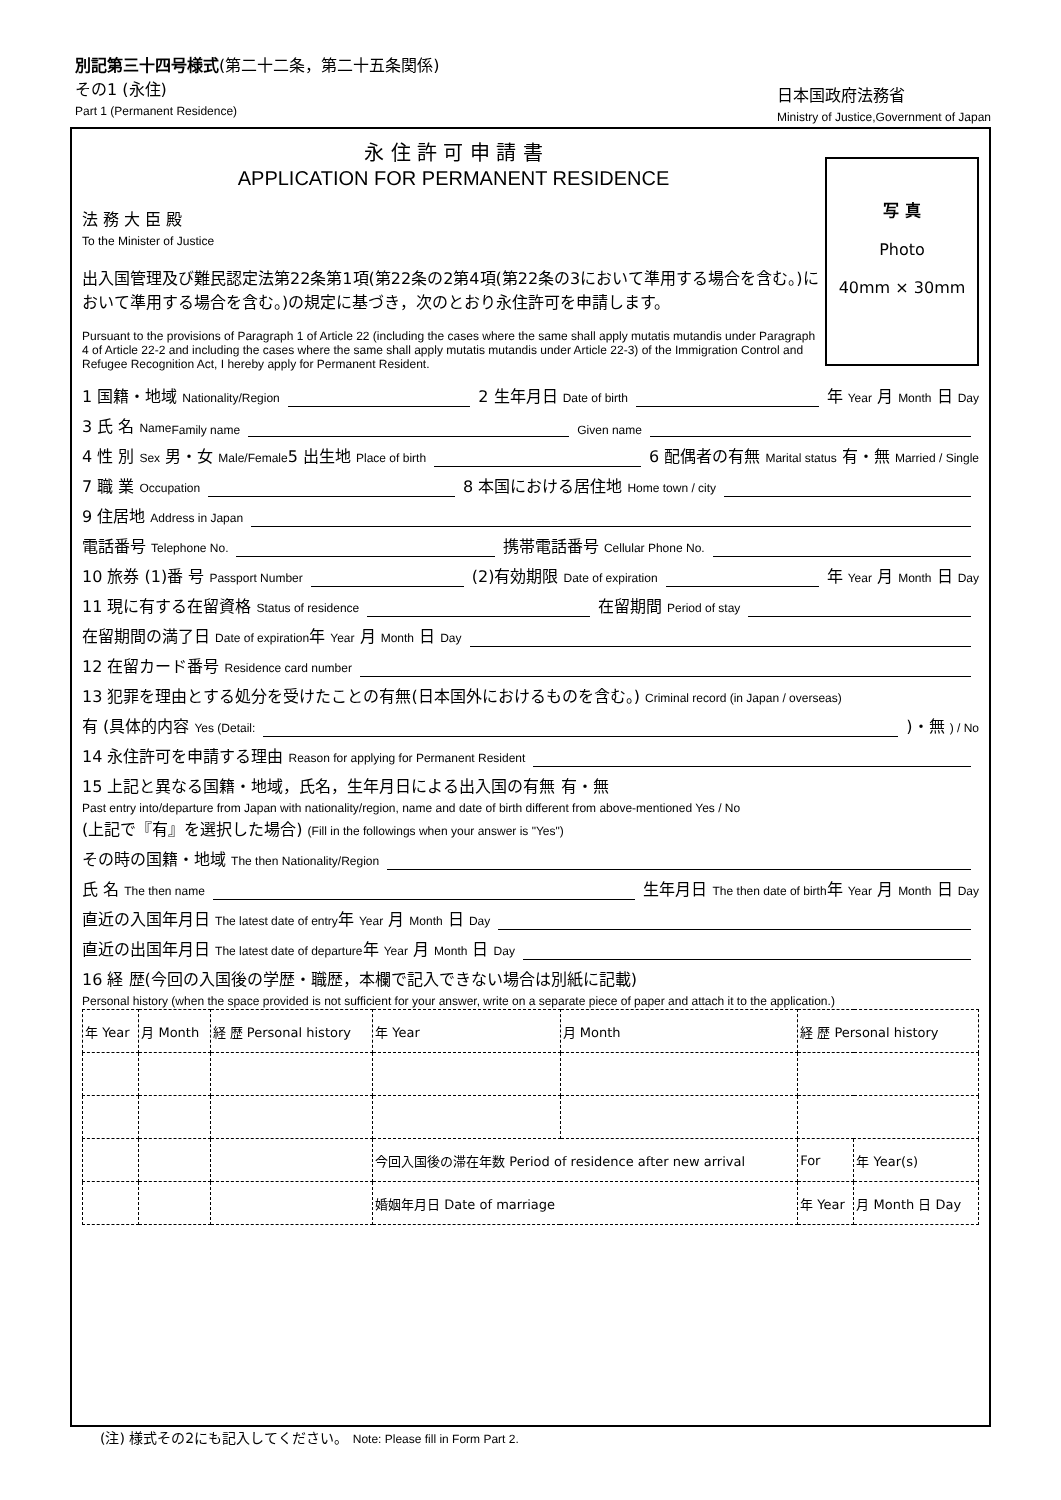別記第三十四号様式(第二十二条，第二十五条関係)
その1 (永住)
Part 1 (Permanent Residence)
日本国政府法務省
Ministry of Justice,Government of Japan
写 真
Photo
40mm × 30mm
永 住 許 可 申 請 書
APPLICATION FOR PERMANENT RESIDENCE
法 務 大 臣 殿
To the Minister of Justice
出入国管理及び難民認定法第22条第1項(第22条の2第4項(第22条の3において準用する場合を含む。)において準用する場合を含む。)の規定に基づき，次のとおり永住許可を申請します。
Pursuant to the provisions of Paragraph 1 of Article 22 (including the cases where the same shall apply mutatis mutandis under Paragraph 4 of Article 22-2 and including the cases where the same shall apply mutatis mutandis under Article 22-3) of the Immigration Control and Refugee Recognition Act, I hereby apply for Permanent Resident.
1 国籍・地域 Nationality/Region 2 生年月日 Date of birth 年 Year 月 Month 日 Day
3 氏 名 Name Family name Given name
4 性 別 Sex 男・女 Male/Female 5 出生地 Place of birth 6 配偶者の有無 Marital status 有・無 Married / Single
7 職 業 Occupation 8 本国における居住地 Home town / city
9 住居地 Address in Japan
電話番号 Telephone No. 携帯電話番号 Cellular Phone No.
10 旅券 (1)番 号 Passport Number (2)有効期限 Date of expiration 年 Year 月 Month 日 Day
11 現に有する在留資格 Status of residence 在留期間 Period of stay
在留期間の満了日 Date of expiration 年 Year 月 Month 日 Day
12 在留カード番号 Residence card number
13 犯罪を理由とする処分を受けたことの有無(日本国外におけるものを含む。) Criminal record (in Japan / overseas)
有 (具体的内容 Yes (Detail: )・無 ) / No
14 永住許可を申請する理由 Reason for applying for Permanent Resident
15 上記と異なる国籍・地域，氏名，生年月日による出入国の有無 有・無
Past entry into/departure from Japan with nationality/region, name and date of birth different from above-mentioned Yes / No
(上記で『有』を選択した場合) (Fill in the followings when your answer is "Yes")
その時の国籍・地域 The then Nationality/Region
氏 名 The then name 生年月日 The then date of birth 年 Year 月 Month 日 Day
直近の入国年月日 The latest date of entry 年 Year 月 Month 日 Day
直近の出国年月日 The latest date of departure 年 Year 月 Month 日 Day
16 経 歴(今回の入国後の学歴・職歴，本欄で記入できない場合は別紙に記載)
Personal history (when the space provided is not sufficient for your answer, write on a separate piece of paper and attach it to the application.)
| 年 Year | 月 Month | 経 歴 Personal history | 年 Year | 月 Month | 経 歴 Personal history | | |
| | | | 今回入国後の滞在年数 Period of residence after new arrival | | | For | 年 Year(s) |
| | | | 婚姻年月日 Date of marriage | | | 年 Year | 月 Month 日 Day |
(注) 様式その2にも記入してください。 Note: Please fill in Form Part 2.